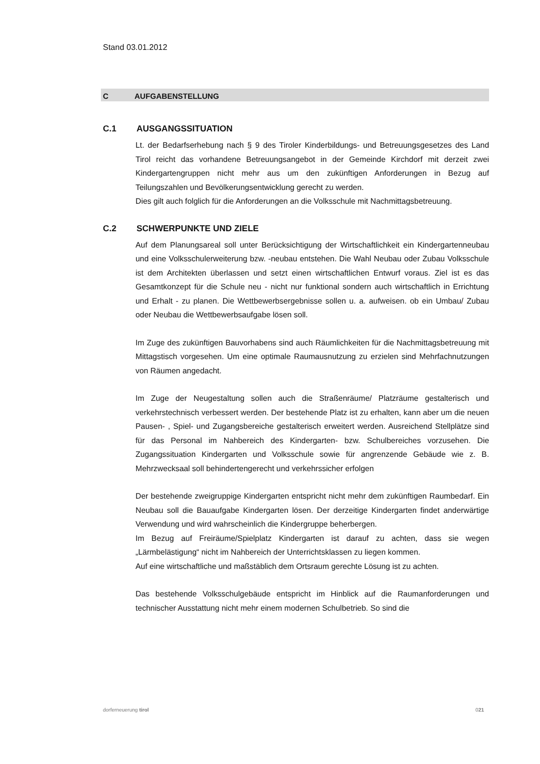Stand 03.01.2012
C AUFGABENSTELLUNG
C.1 AUSGANGSSITUATION
Lt. der Bedarfserhebung nach § 9 des Tiroler Kinderbildungs- und Betreuungsgesetzes des Land Tirol reicht das vorhandene Betreuungsangebot in der Gemeinde Kirchdorf mit derzeit zwei Kindergartengruppen nicht mehr aus um den zukünftigen Anforderungen in Bezug auf Teilungszahlen und Bevölkerungsentwicklung gerecht zu werden.
Dies gilt auch folglich für die Anforderungen an die Volksschule mit Nachmittagsbetreuung.
C.2 SCHWERPUNKTE UND ZIELE
Auf dem Planungsareal soll unter Berücksichtigung der Wirtschaftlichkeit ein Kindergartenneubau und eine Volksschulerweiterung bzw. -neubau entstehen. Die Wahl Neubau oder Zubau Volksschule ist dem Architekten überlassen und setzt einen wirtschaftlichen Entwurf voraus. Ziel ist es das Gesamtkonzept für die Schule neu - nicht nur funktional sondern auch wirtschaftlich in Errichtung und Erhalt - zu planen. Die Wettbewerbsergebnisse sollen u. a. aufweisen. ob ein Umbau/ Zubau oder Neubau die Wettbewerbsaufgabe lösen soll.
Im Zuge des zukünftigen Bauvorhabens sind auch Räumlichkeiten für die Nachmittagsbetreuung mit Mittagstisch vorgesehen. Um eine optimale Raumausnutzung zu erzielen sind Mehrfachnutzungen von Räumen angedacht.
Im Zuge der Neugestaltung sollen auch die Straßenräume/ Platzräume gestalterisch und verkehrstechnisch verbessert werden. Der bestehende Platz ist zu erhalten, kann aber um die neuen Pausen- , Spiel- und Zugangsbereiche gestalterisch erweitert werden. Ausreichend Stellplätze sind für das Personal im Nahbereich des Kindergarten- bzw. Schulbereiches vorzusehen. Die Zugangssituation Kindergarten und Volksschule sowie für angrenzende Gebäude wie z. B. Mehrzwecksaal soll behindertengerecht und verkehrssicher erfolgen
Der bestehende zweigruppige Kindergarten entspricht nicht mehr dem zukünftigen Raumbedarf. Ein Neubau soll die Bauaufgabe Kindergarten lösen. Der derzeitige Kindergarten findet anderwärtige Verwendung und wird wahrscheinlich die Kindergruppe beherbergen.
Im Bezug auf Freiräume/Spielplatz Kindergarten ist darauf zu achten, dass sie wegen „Lärmbelästigung“ nicht im Nahbereich der Unterrichtsklassen zu liegen kommen.
Auf eine wirtschaftliche und maßstäblich dem Ortsraum gerechte Lösung ist zu achten.
Das bestehende Volksschulgebäude entspricht im Hinblick auf die Raumanforderungen und technischer Ausstattung nicht mehr einem modernen Schulbetrieb. So sind die
dorferneuerung tirol 021